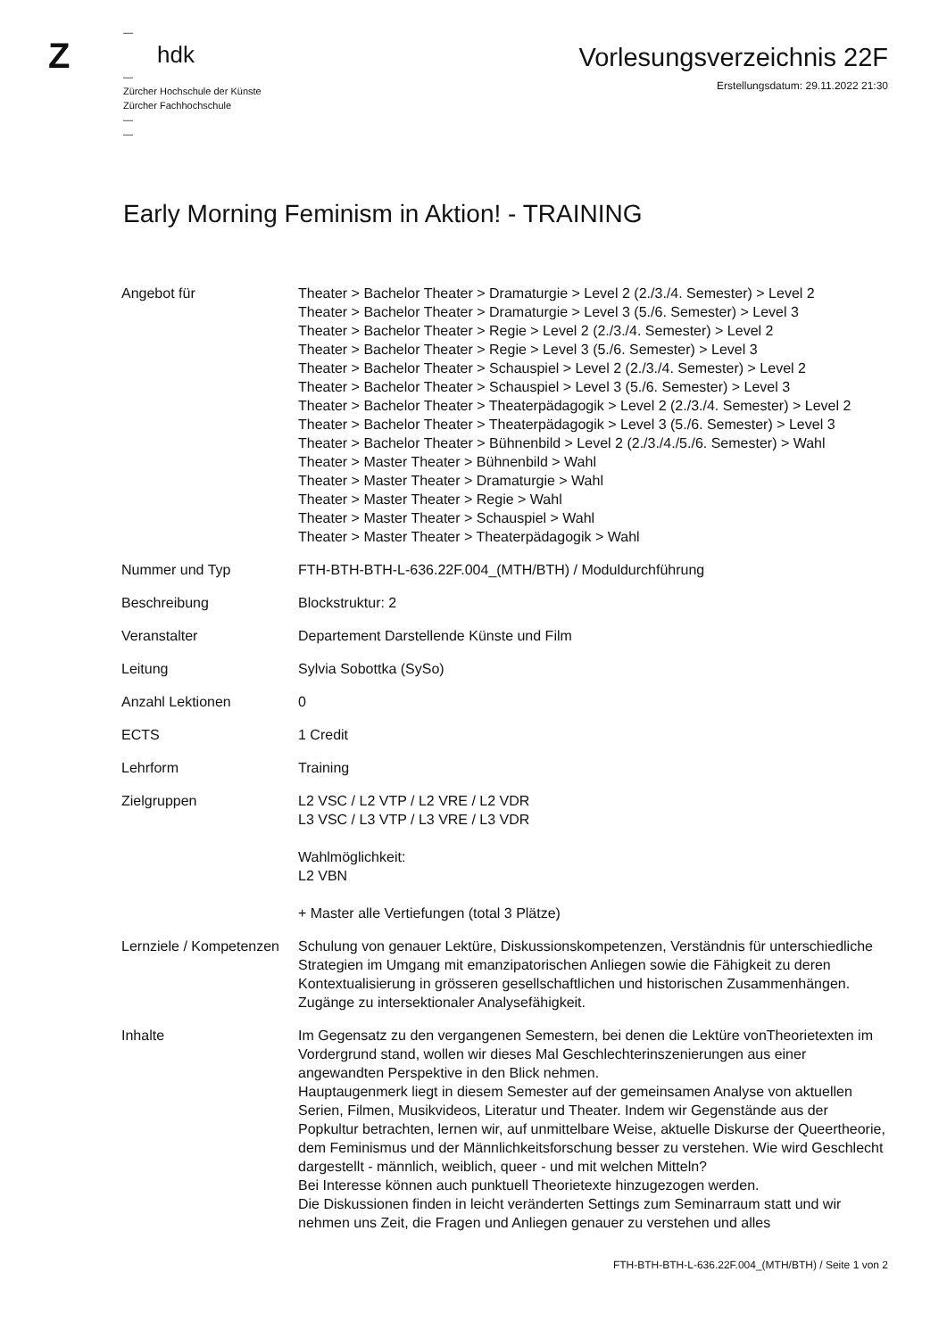Z
—
hdk
—
Zürcher Hochschule der Künste
Zürcher Fachhochschule
—
—
Vorlesungsverzeichnis 22F
Erstellungsdatum: 29.11.2022 21:30
Early Morning Feminism in Aktion! - TRAINING
| Angebot für | Theater > Bachelor Theater > Dramaturgie > Level 2 (2./3./4. Semester) > Level 2 Theater > Bachelor Theater > Dramaturgie > Level 3 (5./6. Semester) > Level 3 Theater > Bachelor Theater > Regie > Level 2 (2./3./4. Semester) > Level 2 Theater > Bachelor Theater > Regie > Level 3 (5./6. Semester) > Level 3 Theater > Bachelor Theater > Schauspiel > Level 2 (2./3./4. Semester) > Level 2 Theater > Bachelor Theater > Schauspiel > Level 3 (5./6. Semester) > Level 3 Theater > Bachelor Theater > Theaterpädagogik > Level 2 (2./3./4. Semester) > Level 2 Theater > Bachelor Theater > Theaterpädagogik > Level 3 (5./6. Semester) > Level 3 Theater > Bachelor Theater > Bühnenbild > Level 2 (2./3./4./5./6. Semester) > Wahl Theater > Master Theater > Bühnenbild > Wahl Theater > Master Theater > Dramaturgie > Wahl Theater > Master Theater > Regie > Wahl Theater > Master Theater > Schauspiel > Wahl Theater > Master Theater > Theaterpädagogik > Wahl |
| Nummer und Typ | FTH-BTH-BTH-L-636.22F.004_(MTH/BTH) / Moduldurchführung |
| Beschreibung | Blockstruktur: 2 |
| Veranstalter | Departement Darstellende Künste und Film |
| Leitung | Sylvia Sobottka (SySo) |
| Anzahl Lektionen | 0 |
| ECTS | 1 Credit |
| Lehrform | Training |
| Zielgruppen | L2 VSC / L2 VTP / L2 VRE / L2 VDR L3 VSC / L3 VTP / L3 VRE / L3 VDR Wahlmöglichkeit: L2 VBN + Master alle Vertiefungen (total 3 Plätze) |
| Lernziele / Kompetenzen | Schulung von genauer Lektüre, Diskussionskompetenzen, Verständnis für unterschiedliche Strategien im Umgang mit emanzipatorischen Anliegen sowie die Fähigkeit zu deren Kontextualisierung in grösseren gesellschaftlichen und historischen Zusammenhängen. Zugänge zu intersektionaler Analysefähigkeit. |
| Inhalte | Im Gegensatz zu den vergangenen Semestern, bei denen die Lektüre vonTheorietexten im Vordergrund stand, wollen wir dieses Mal Geschlechterinszenierungen aus einer angewandten Perspektive in den Blick nehmen. Hauptaugenmerk liegt in diesem Semester auf der gemeinsamen Analyse von aktuellen Serien, Filmen, Musikvideos, Literatur und Theater. Indem wir Gegenstände aus der Popkultur betrachten, lernen wir, auf unmittelbare Weise, aktuelle Diskurse der Queertheorie, dem Feminismus und der Männlichkeitsforschung besser zu verstehen. Wie wird Geschlecht dargestellt - männlich, weiblich, queer - und mit welchen Mitteln? Bei Interesse können auch punktuell Theorietexte hinzugezogen werden. Die Diskussionen finden in leicht veränderten Settings zum Seminarraum statt und wir nehmen uns Zeit, die Fragen und Anliegen genauer zu verstehen und alles |
FTH-BTH-BTH-L-636.22F.004_(MTH/BTH) / Seite 1 von 2